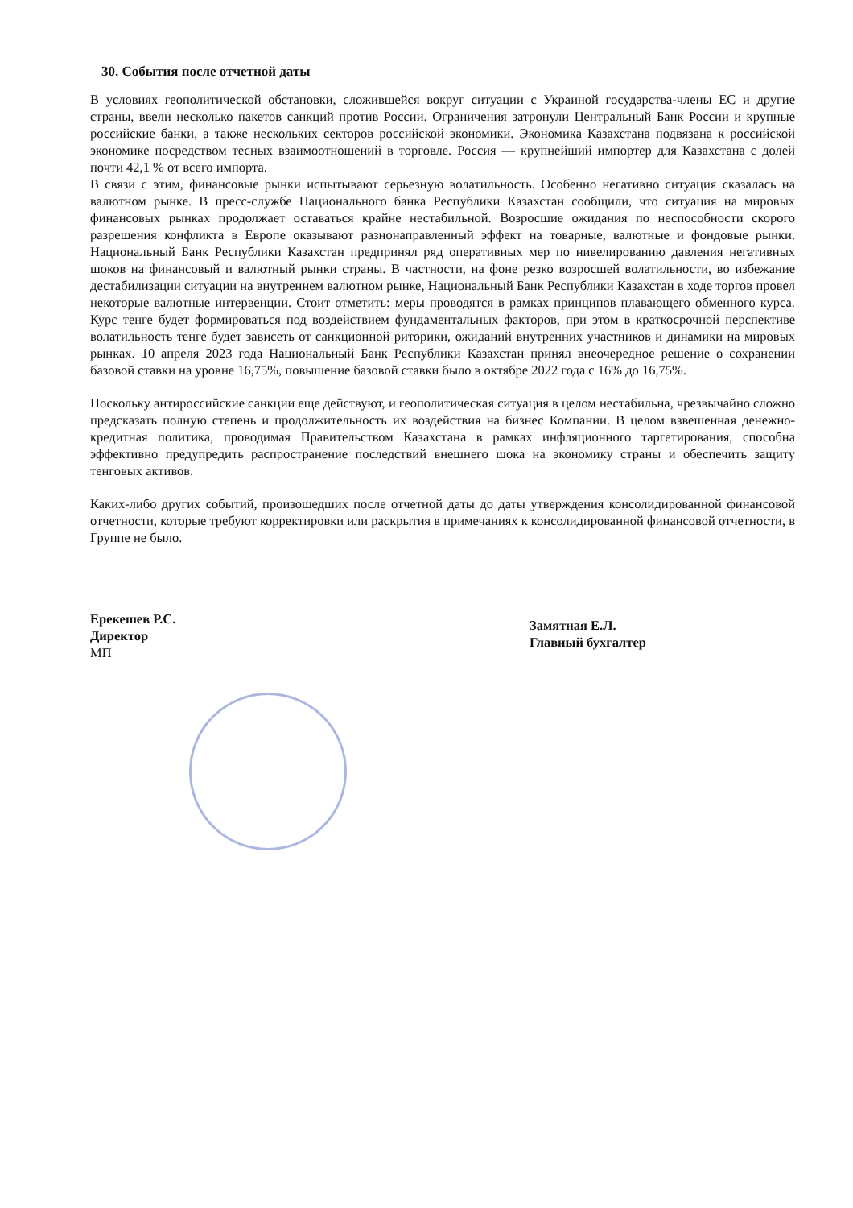30. События после отчетной даты
В условиях геополитической обстановки, сложившейся вокруг ситуации с Украиной государства-члены ЕС и другие страны, ввели несколько пакетов санкций против России. Ограничения затронули Центральный Банк России и крупные российские банки, а также нескольких секторов российской экономики. Экономика Казахстана подвязана к российской экономике посредством тесных взаимоотношений в торговле. Россия — крупнейший импортер для Казахстана с долей почти 42,1 % от всего импорта.
В связи с этим, финансовые рынки испытывают серьезную волатильность. Особенно негативно ситуация сказалась на валютном рынке. В пресс-службе Национального банка Республики Казахстан сообщили, что ситуация на мировых финансовых рынках продолжает оставаться крайне нестабильной. Возросшие ожидания по неспособности скорого разрешения конфликта в Европе оказывают разнонаправленный эффект на товарные, валютные и фондовые рынки. Национальный Банк Республики Казахстан предпринял ряд оперативных мер по нивелированию давления негативных шоков на финансовый и валютный рынки страны. В частности, на фоне резко возросшей волатильности, во избежание дестабилизации ситуации на внутреннем валютном рынке, Национальный Банк Республики Казахстан в ходе торгов провел некоторые валютные интервенции. Стоит отметить: меры проводятся в рамках принципов плавающего обменного курса. Курс тенге будет формироваться под воздействием фундаментальных факторов, при этом в краткосрочной перспективе волатильность тенге будет зависеть от санкционной риторики, ожиданий внутренних участников и динамики на мировых рынках. 10 апреля 2023 года Национальный Банк Республики Казахстан принял внеочередное решение о сохранении базовой ставки на уровне 16,75%, повышение базовой ставки было в октябре 2022 года с 16% до 16,75%.
Поскольку антироссийские санкции еще действуют, и геополитическая ситуация в целом нестабильна, чрезвычайно сложно предсказать полную степень и продолжительность их воздействия на бизнес Компании. В целом взвешенная денежно-кредитная политика, проводимая Правительством Казахстана в рамках инфляционного таргетирования, способна эффективно предупредить распространение последствий внешнего шока на экономику страны и обеспечить защиту тенговых активов.
Каких-либо других событий, произошедших после отчетной даты до даты утверждения консолидированной финансовой отчетности, которые требуют корректировки или раскрытия в примечаниях к консолидированной финансовой отчетности, в Группе не было.
Ерекешев Р.С.
Директор
МП
Замятная Е.Л.
Главный бухгалтер